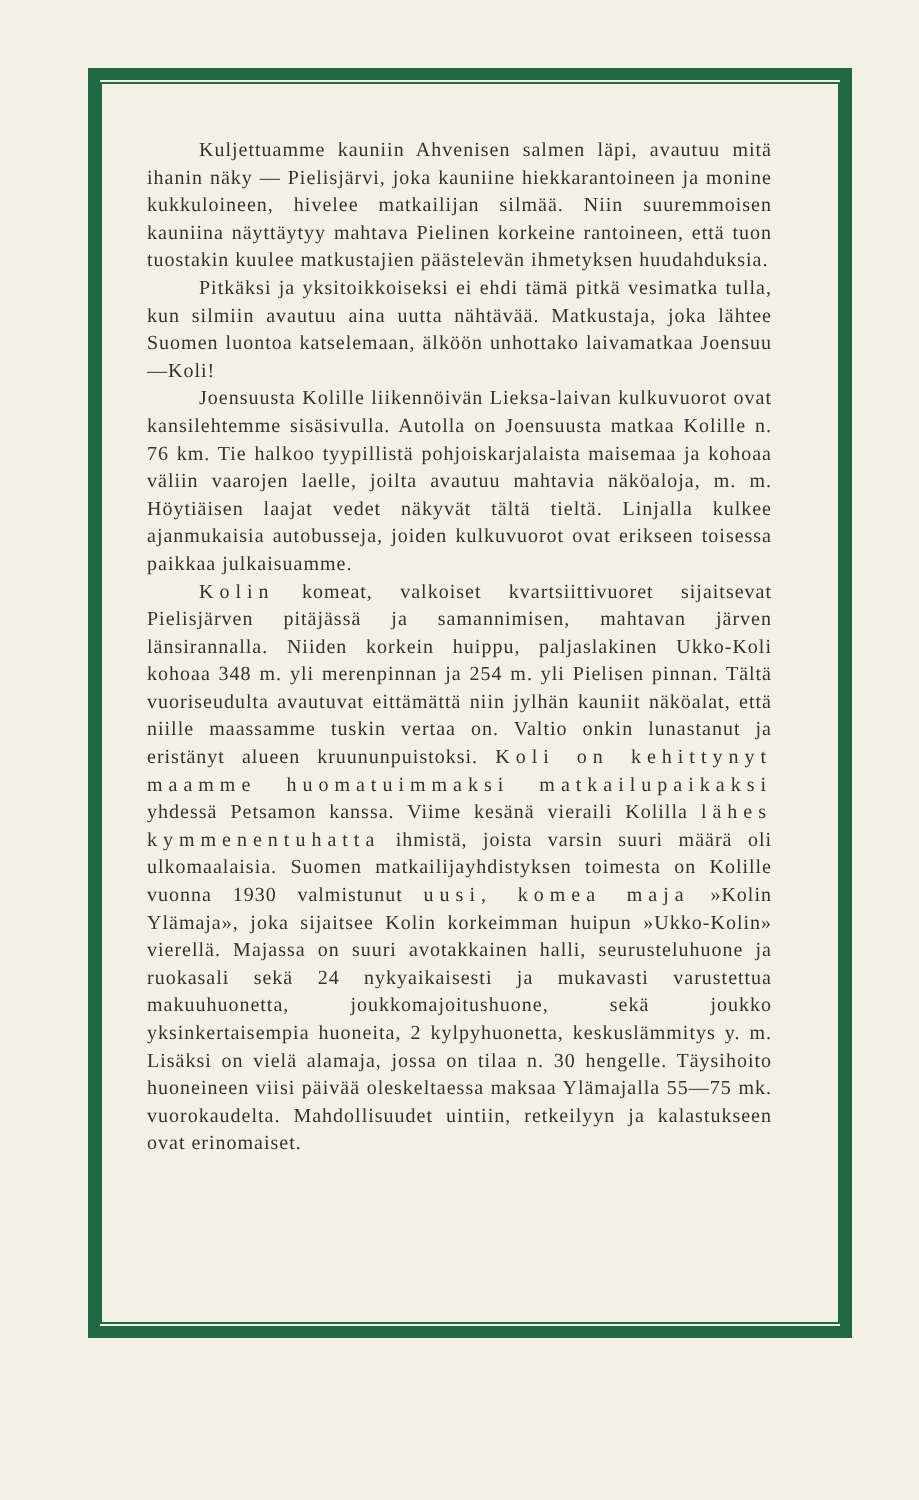Kuljettuamme kauniin Ahvenisen salmen läpi, avautuu mitä ihanin näky — Pielisjärvi, joka kauniine hiekkarantoineen ja monine kukkuloineen, hivelee matkailijan silmää. Niin suuremmoisen kauniina näyttäytyy mahtava Pielinen korkeine rantoineen, että tuon tuostakin kuulee matkustajien päästelevän ihmetyksen huudahduksia.
Pitkäksi ja yksitoikkoiseksi ei ehdi tämä pitkä vesimatka tulla, kun silmiin avautuu aina uutta nähtävää. Matkustaja, joka lähtee Suomen luontoa katselemaan, älköön unhottako laivamatkaa Joensuu—Koli!
Joensuusta Kolille liikennöivän Lieksa-laivan kulkuvuorot ovat kansilehtemme sisäsivulla. Autolla on Joensuusta matkaa Kolille n. 76 km. Tie halkoo tyypillistä pohjoiskarjalaista maisemaa ja kohoaa väliin vaarojen laelle, joilta avautuu mahtavia näköaloja, m. m. Höytiäisen laajat vedet näkyvät tältä tieltä. Linjalla kulkee ajanmukaisia autobusseja, joiden kulkuvuorot ovat erikseen toisessa paikkaa julkaisuamme.
Kolin komeat, valkoiset kvartsiittivuoret sijaitsevat Pielisjärven pitäjässä ja samannimisen, mahtavan järven länsirannalla. Niiden korkein huippu, paljaslakinen Ukko-Koli kohoaa 348 m. yli merenpinnan ja 254 m. yli Pielisen pinnan. Tältä vuoriseudulta avautuvat eittämättä niin jylhän kauniit näköalat, että niille maassamme tuskin vertaa on. Valtio onkin lunastanut ja eristänyt alueen kruununpuistoksi. Koli on kehittynyt maamme huomatuimmaksi matkailupaikaksi yhdessä Petsamon kanssa. Viime kesänä vieraili Kolilla lähes kymmenentuhatta ihmistä, joista varsin suuri määrä oli ulkomaalaisia. Suomen matkailijayhdistyksen toimesta on Kolille vuonna 1930 valmistunut uusi, komea maja »Kolin Ylämaja», joka sijaitsee Kolin korkeimman huipun »Ukko-Kolin» vierellä. Majassa on suuri avotakkainen halli, seurusteluhuone ja ruokasali sekä 24 nykyaikaisesti ja mukavasti varustettua makuuhuonetta, joukkomajoitushuone, sekä joukko yksinkertaisempia huoneita, 2 kylpyhuonetta, keskuslämmitys y. m. Lisäksi on vielä alamaja, jossa on tilaa n. 30 hengelle. Täysihoito huoneineen viisi päivää oleskeltaessa maksaa Ylämajalla 55—75 mk. vuorokaudelta. Mahdollisuudet uintiin, retkeilyyn ja kalastukseen ovat erinomaiset.